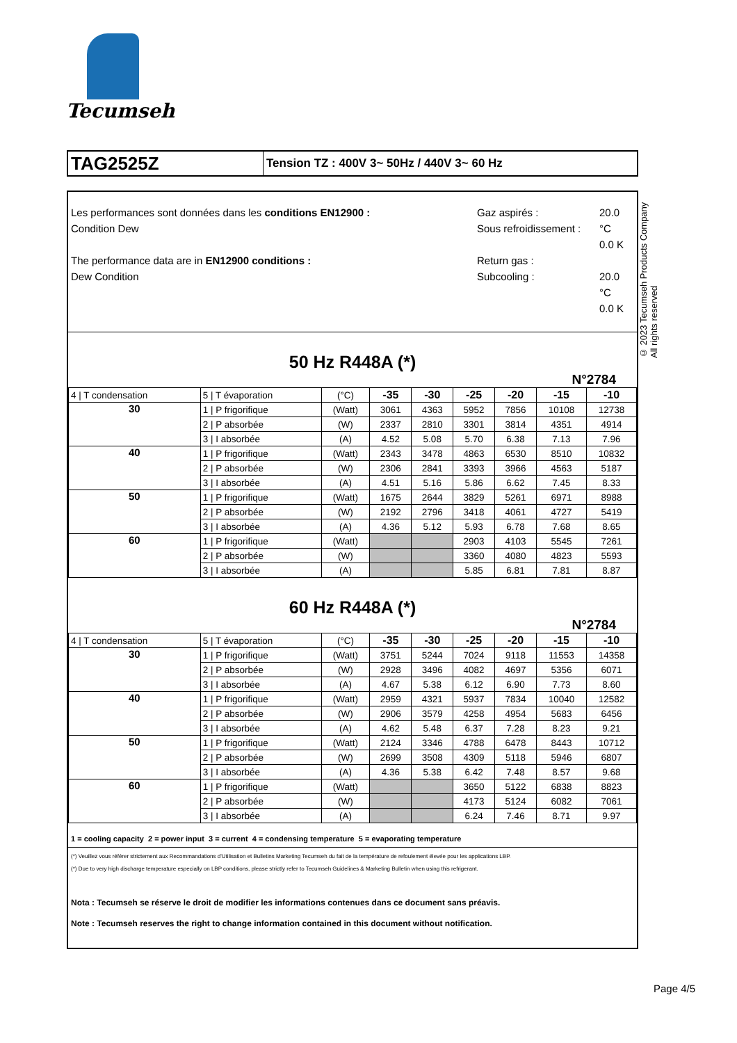Tecumseh
TAG2525Z
Tension TZ : 400V 3~ 50Hz / 440V 3~ 60 Hz
Les performances sont données dans les conditions EN12900 :
Condition Dew
The performance data are in EN12900 conditions :
Dew Condition
Gaz aspirés :
Sous refroidissement :
Return gas :
Subcooling :
20.0 °C
0.0 K
20.0 °C
0.0 K
50 Hz R448A (*)
N°2784
| 4 / T condensation | 5 / T évaporation | (°C) | -35 | -30 | -25 | -20 | -15 | -10 |
| 30 | 1 / P frigorifique | (Watt) | 3061 | 4363 | 5952 | 7856 | 10108 | 12738 |
| | 2 / P absorbée | (W) | 2337 | 2810 | 3301 | 3814 | 4351 | 4914 |
| | 3 / I absorbée | (A) | 4.52 | 5.08 | 5.70 | 6.38 | 7.13 | 7.96 |
| 40 | 1 / P frigorifique | (Watt) | 2343 | 3478 | 4863 | 6530 | 8510 | 10832 |
| | 2 / P absorbée | (W) | 2306 | 2841 | 3393 | 3966 | 4563 | 5187 |
| | 3 / I absorbée | (A) | 4.51 | 5.16 | 5.86 | 6.62 | 7.45 | 8.33 |
| 50 | 1 / P frigorifique | (Watt) | 1675 | 2644 | 3829 | 5261 | 6971 | 8988 |
| | 2 / P absorbée | (W) | 2192 | 2796 | 3418 | 4061 | 4727 | 5419 |
| | 3 / I absorbée | (A) | 4.36 | 5.12 | 5.93 | 6.78 | 7.68 | 8.65 |
| 60 | 1 / P frigorifique | (Watt) | | | 2903 | 4103 | 5545 | 7261 |
| | 2 / P absorbée | (W) | | | 3360 | 4080 | 4823 | 5593 |
| | 3 / I absorbée | (A) | | | 5.85 | 6.81 | 7.81 | 8.87 |
60 Hz R448A (*)
N°2784
| 4 / T condensation | 5 / T évaporation | (°C) | -35 | -30 | -25 | -20 | -15 | -10 |
| 30 | 1 / P frigorifique | (Watt) | 3751 | 5244 | 7024 | 9118 | 11553 | 14358 |
| | 2 / P absorbée | (W) | 2928 | 3496 | 4082 | 4697 | 5356 | 6071 |
| | 3 / I absorbée | (A) | 4.67 | 5.38 | 6.12 | 6.90 | 7.73 | 8.60 |
| 40 | 1 / P frigorifique | (Watt) | 2959 | 4321 | 5937 | 7834 | 10040 | 12582 |
| | 2 / P absorbée | (W) | 2906 | 3579 | 4258 | 4954 | 5683 | 6456 |
| | 3 / I absorbée | (A) | 4.62 | 5.48 | 6.37 | 7.28 | 8.23 | 9.21 |
| 50 | 1 / P frigorifique | (Watt) | 2124 | 3346 | 4788 | 6478 | 8443 | 10712 |
| | 2 / P absorbée | (W) | 2699 | 3508 | 4309 | 5118 | 5946 | 6807 |
| | 3 / I absorbée | (A) | 4.36 | 5.38 | 6.42 | 7.48 | 8.57 | 9.68 |
| 60 | 1 / P frigorifique | (Watt) | | | 3650 | 5122 | 6838 | 8823 |
| | 2 / P absorbée | (W) | | | 4173 | 5124 | 6082 | 7061 |
| | 3 / I absorbée | (A) | | | 6.24 | 7.46 | 8.71 | 9.97 |
1 = cooling capacity 2 = power input 3 = current 4 = condensing temperature 5 = evaporating temperature
(*) Veuillez vous référer strictement aux Recommandations d'Utilisation et Bulletins Marketing Tecumseh du fait de la température de refoulement élevée pour les applications LBP.
(*) Due to very high discharge temperature especially on LBP conditions, please strictly refer to Tecumseh Guidelines & Marketing Bulletin when using this refrigerant.
Nota : Tecumseh se réserve le droit de modifier les informations contenues dans ce document sans préavis.
Note : Tecumseh reserves the right to change information contained in this document without notification.
© 2023 Tecumseh Products Company
All rights reserved
Page 4/5